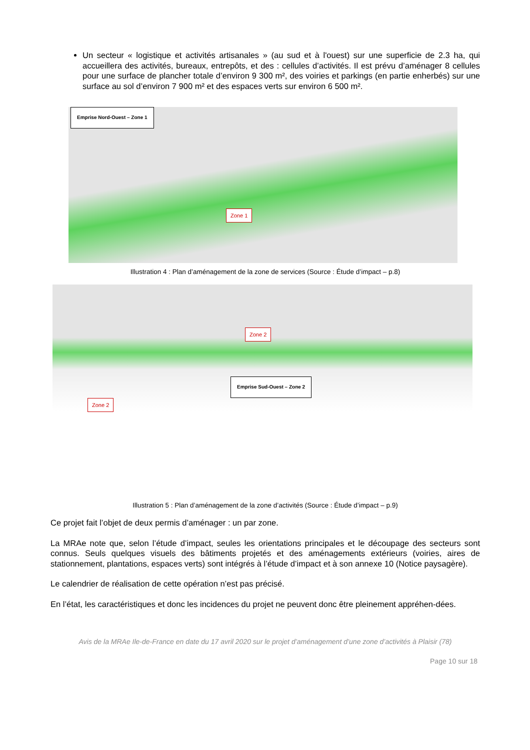Un secteur « logistique et activités artisanales » (au sud et à l'ouest) sur une superficie de 2.3 ha, qui accueillera des activités, bureaux, entrepôts, et des : cellules d’activités. Il est prévu d’aménager 8 cellules pour une surface de plancher totale d’environ 9 300 m², des voiries et parkings (en partie enherbés) sur une surface au sol d’environ 7 900 m² et des espaces verts sur environ 6 500 m².
Emprise Nord-Ouest – Zone 1
Zone 1
Illustration 4 : Plan d’aménagement de la zone de services (Source : Étude d’impact – p.8)
Zone 2
Emprise Sud-Ouest – Zone 2
Zone 2
Illustration 5 : Plan d’aménagement de la zone d’activités (Source : Étude d’impact – p.9)
Ce projet fait l’objet de deux permis d’aménager : un par zone.
La MRAe note que, selon l’étude d’impact, seules les orientations principales et le découpage des secteurs sont connus. Seuls quelques visuels des bâtiments projetés et des aménagements extérieurs (voiries, aires de stationnement, plantations, espaces verts) sont intégrés à l’étude d’impact et à son annexe 10 (Notice paysagère).
Le calendrier de réalisation de cette opération n’est pas précisé.
En l’état, les caractéristiques et donc les incidences du projet ne peuvent donc être pleinement appréhen-dées.
Avis de la MRAe Ile-de-France en date du 17 avril 2020 sur le projet d’aménagement d’une zone d’activités à Plaisir (78)
Page 10 sur 18